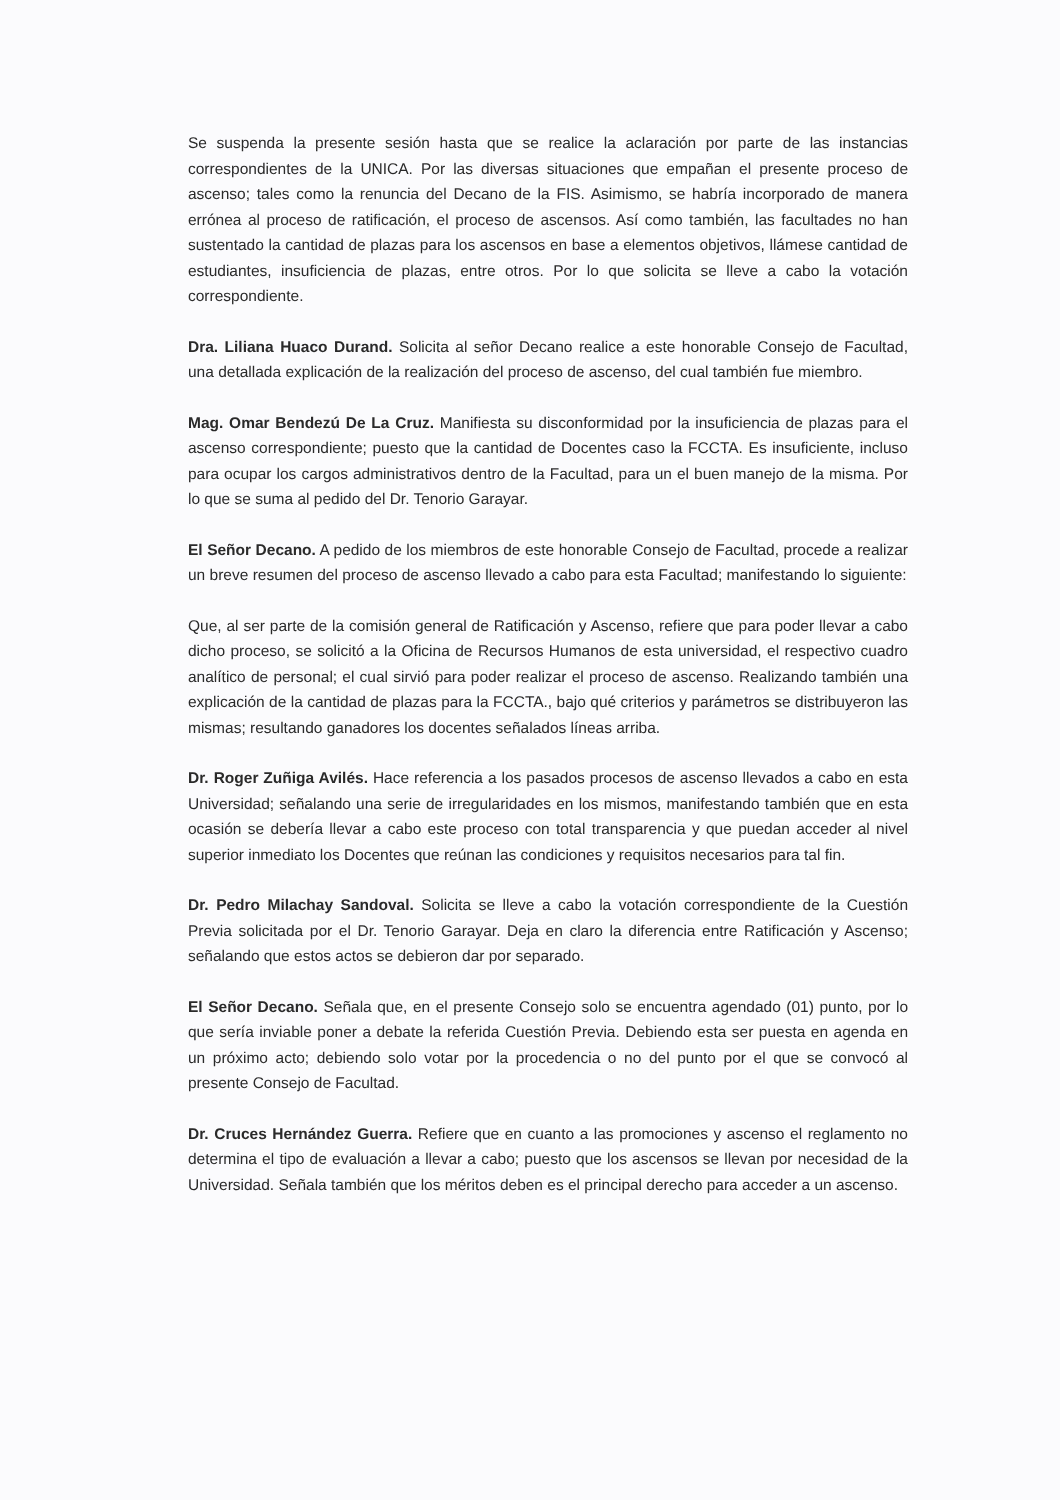Se suspenda la presente sesión hasta que se realice la aclaración por parte de las instancias correspondientes de la UNICA. Por las diversas situaciones que empañan el presente proceso de ascenso; tales como la renuncia del Decano de la FIS. Asimismo, se habría incorporado de manera errónea al proceso de ratificación, el proceso de ascensos. Así como también, las facultades no han sustentado la cantidad de plazas para los ascensos en base a elementos objetivos, llámese cantidad de estudiantes, insuficiencia de plazas, entre otros. Por lo que solicita se lleve a cabo la votación correspondiente.
Dra. Liliana Huaco Durand. Solicita al señor Decano realice a este honorable Consejo de Facultad, una detallada explicación de la realización del proceso de ascenso, del cual también fue miembro.
Mag. Omar Bendezú De La Cruz. Manifiesta su disconformidad por la insuficiencia de plazas para el ascenso correspondiente; puesto que la cantidad de Docentes caso la FCCTA. Es insuficiente, incluso para ocupar los cargos administrativos dentro de la Facultad, para un el buen manejo de la misma. Por lo que se suma al pedido del Dr. Tenorio Garayar.
El Señor Decano. A pedido de los miembros de este honorable Consejo de Facultad, procede a realizar un breve resumen del proceso de ascenso llevado a cabo para esta Facultad; manifestando lo siguiente:
Que, al ser parte de la comisión general de Ratificación y Ascenso, refiere que para poder llevar a cabo dicho proceso, se solicitó a la Oficina de Recursos Humanos de esta universidad, el respectivo cuadro analítico de personal; el cual sirvió para poder realizar el proceso de ascenso. Realizando también una explicación de la cantidad de plazas para la FCCTA., bajo qué criterios y parámetros se distribuyeron las mismas; resultando ganadores los docentes señalados líneas arriba.
Dr. Roger Zuñiga Avilés. Hace referencia a los pasados procesos de ascenso llevados a cabo en esta Universidad; señalando una serie de irregularidades en los mismos, manifestando también que en esta ocasión se debería llevar a cabo este proceso con total transparencia y que puedan acceder al nivel superior inmediato los Docentes que reúnan las condiciones y requisitos necesarios para tal fin.
Dr. Pedro Milachay Sandoval. Solicita se lleve a cabo la votación correspondiente de la Cuestión Previa solicitada por el Dr. Tenorio Garayar. Deja en claro la diferencia entre Ratificación y Ascenso; señalando que estos actos se debieron dar por separado.
El Señor Decano. Señala que, en el presente Consejo solo se encuentra agendado (01) punto, por lo que sería inviable poner a debate la referida Cuestión Previa. Debiendo esta ser puesta en agenda en un próximo acto; debiendo solo votar por la procedencia o no del punto por el que se convocó al presente Consejo de Facultad.
Dr. Cruces Hernández Guerra. Refiere que en cuanto a las promociones y ascenso el reglamento no determina el tipo de evaluación a llevar a cabo; puesto que los ascensos se llevan por necesidad de la Universidad. Señala también que los méritos deben es el principal derecho para acceder a un ascenso.